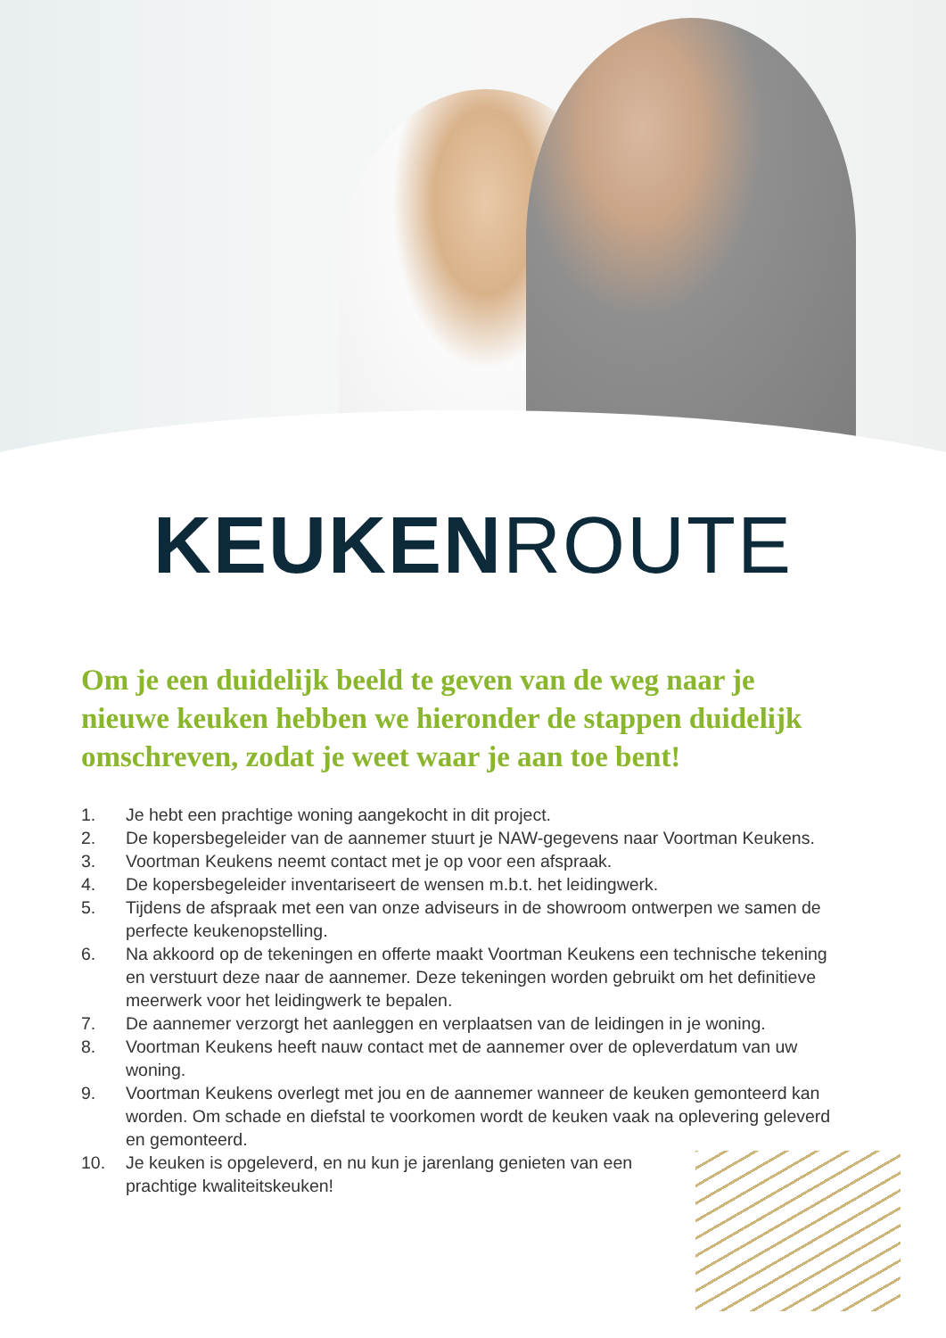KEUKENROUTE
Om je een duidelijk beeld te geven van de weg naar je nieuwe keuken hebben we hieronder de stappen duidelijk omschreven, zodat je weet waar je aan toe bent!
1. Je hebt een prachtige woning aangekocht in dit project.
2. De kopersbegeleider van de aannemer stuurt je NAW-gegevens naar Voortman Keukens.
3. Voortman Keukens neemt contact met je op voor een afspraak.
4. De kopersbegeleider inventariseert de wensen m.b.t. het leidingwerk.
5. Tijdens de afspraak met een van onze adviseurs in de showroom ontwerpen we samen de perfecte keukenopstelling.
6. Na akkoord op de tekeningen en offerte maakt Voortman Keukens een technische tekening en verstuurt deze naar de aannemer. Deze tekeningen worden gebruikt om het definitieve meerwerk voor het leidingwerk te bepalen.
7. De aannemer verzorgt het aanleggen en verplaatsen van de leidingen in je woning.
8. Voortman Keukens heeft nauw contact met de aannemer over de opleverdatum van uw woning.
9. Voortman Keukens overlegt met jou en de aannemer wanneer de keuken gemonteerd kan worden. Om schade en diefstal te voorkomen wordt de keuken vaak na oplevering geleverd en gemonteerd.
10. Je keuken is opgeleverd, en nu kun je jarenlang genieten van een prachtige kwaliteitskeuken!